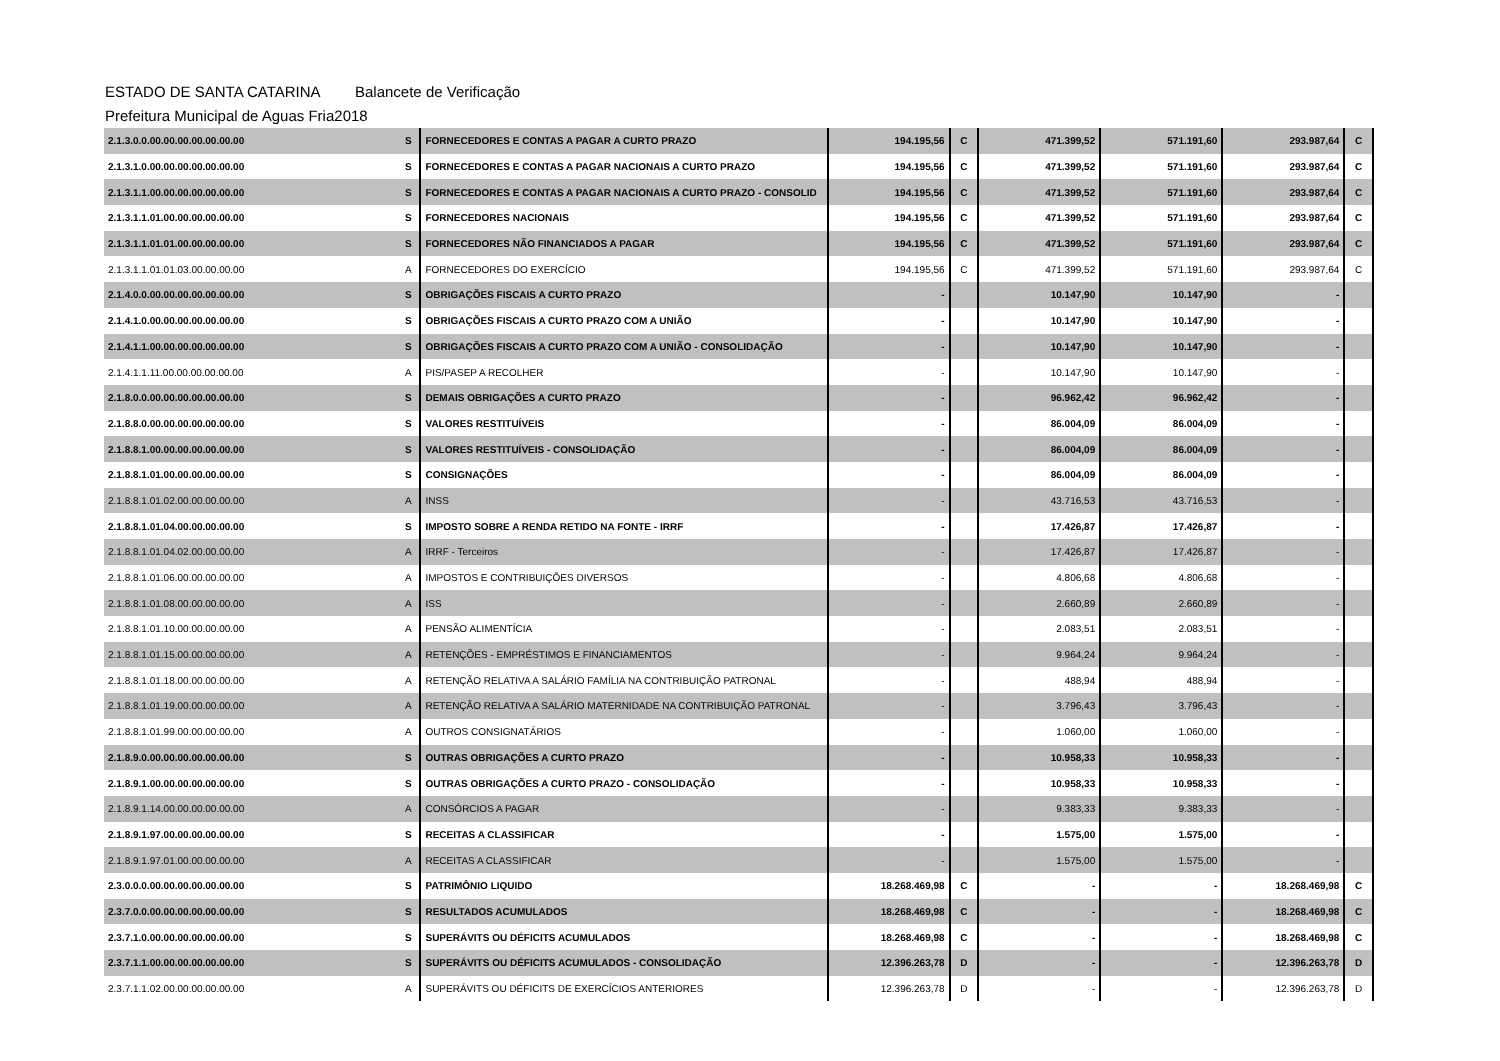ESTADO DE SANTA CATARINA Balancete de Verificação
Prefeitura Municipal de Aguas Fria 2018
| 2.1.3.0.0.00.00.00.00.00.00.00 | S | FORNECEDORES E CONTAS A PAGAR A CURTO PRAZO | 194.195,56 | C | 471.399,52 | 571.191,60 | 293.987,64 | C |
| 2.1.3.1.0.00.00.00.00.00.00.00 | S | FORNECEDORES E CONTAS A PAGAR NACIONAIS A CURTO PRAZO | 194.195,56 | C | 471.399,52 | 571.191,60 | 293.987,64 | C |
| 2.1.3.1.1.00.00.00.00.00.00.00 | S | FORNECEDORES E CONTAS A PAGAR NACIONAIS A CURTO PRAZO - CONSOLID | 194.195,56 | C | 471.399,52 | 571.191,60 | 293.987,64 | C |
| 2.1.3.1.1.01.00.00.00.00.00.00 | S | FORNECEDORES NACIONAIS | 194.195,56 | C | 471.399,52 | 571.191,60 | 293.987,64 | C |
| 2.1.3.1.1.01.01.00.00.00.00.00 | S | FORNECEDORES NÃO FINANCIADOS A PAGAR | 194.195,56 | C | 471.399,52 | 571.191,60 | 293.987,64 | C |
| 2.1.3.1.1.01.01.03.00.00.00.00 | A | FORNECEDORES DO EXERCÍCIO | 194.195,56 | C | 471.399,52 | 571.191,60 | 293.987,64 | C |
| 2.1.4.0.0.00.00.00.00.00.00.00 | S | OBRIGAÇÕES FISCAIS A CURTO PRAZO | - | | 10.147,90 | 10.147,90 | - | |
| 2.1.4.1.0.00.00.00.00.00.00.00 | S | OBRIGAÇÕES FISCAIS A CURTO PRAZO COM A UNIÃO | - | | 10.147,90 | 10.147,90 | - | |
| 2.1.4.1.1.00.00.00.00.00.00.00 | S | OBRIGAÇÕES FISCAIS A CURTO PRAZO COM A UNIÃO - CONSOLIDAÇÃO | - | | 10.147,90 | 10.147,90 | - | |
| 2.1.4.1.1.11.00.00.00.00.00.00 | A | PIS/PASEP A RECOLHER | - | | 10.147,90 | 10.147,90 | - | |
| 2.1.8.0.0.00.00.00.00.00.00.00 | S | DEMAIS OBRIGAÇÕES A CURTO PRAZO | - | | 96.962,42 | 96.962,42 | - | |
| 2.1.8.8.0.00.00.00.00.00.00.00 | S | VALORES RESTITUÍVEIS | - | | 86.004,09 | 86.004,09 | - | |
| 2.1.8.8.1.00.00.00.00.00.00.00 | S | VALORES RESTITUÍVEIS - CONSOLIDAÇÃO | - | | 86.004,09 | 86.004,09 | - | |
| 2.1.8.8.1.01.00.00.00.00.00.00 | S | CONSIGNAÇÕES | - | | 86.004,09 | 86.004,09 | - | |
| 2.1.8.8.1.01.02.00.00.00.00.00 | A | INSS | - | | 43.716,53 | 43.716,53 | - | |
| 2.1.8.8.1.01.04.00.00.00.00.00 | S | IMPOSTO SOBRE A RENDA RETIDO NA FONTE - IRRF | - | | 17.426,87 | 17.426,87 | - | |
| 2.1.8.8.1.01.04.02.00.00.00.00 | A | IRRF - Terceiros | - | | 17.426,87 | 17.426,87 | - | |
| 2.1.8.8.1.01.06.00.00.00.00.00 | A | IMPOSTOS E CONTRIBUIÇÕES DIVERSOS | - | | 4.806,68 | 4.806,68 | - | |
| 2.1.8.8.1.01.08.00.00.00.00.00 | A | ISS | - | | 2.660,89 | 2.660,89 | - | |
| 2.1.8.8.1.01.10.00.00.00.00.00 | A | PENSÃO ALIMENTÍCIA | - | | 2.083,51 | 2.083,51 | - | |
| 2.1.8.8.1.01.15.00.00.00.00.00 | A | RETENÇÕES - EMPRÉSTIMOS E FINANCIAMENTOS | - | | 9.964,24 | 9.964,24 | - | |
| 2.1.8.8.1.01.18.00.00.00.00.00 | A | RETENÇÃO RELATIVA A SALÁRIO FAMÍLIA NA CONTRIBUIÇÃO PATRONAL | - | | 488,94 | 488,94 | - | |
| 2.1.8.8.1.01.19.00.00.00.00.00 | A | RETENÇÃO RELATIVA A SALÁRIO MATERNIDADE NA CONTRIBUIÇÃO PATRONAL | - | | 3.796,43 | 3.796,43 | - | |
| 2.1.8.8.1.01.99.00.00.00.00.00 | A | OUTROS CONSIGNATÁRIOS | - | | 1.060,00 | 1.060,00 | - | |
| 2.1.8.9.0.00.00.00.00.00.00.00 | S | OUTRAS OBRIGAÇÕES A CURTO PRAZO | - | | 10.958,33 | 10.958,33 | - | |
| 2.1.8.9.1.00.00.00.00.00.00.00 | S | OUTRAS OBRIGAÇÕES A CURTO PRAZO - CONSOLIDAÇÃO | - | | 10.958,33 | 10.958,33 | - | |
| 2.1.8.9.1.14.00.00.00.00.00.00 | A | CONSÓRCIOS A PAGAR | - | | 9.383,33 | 9.383,33 | - | |
| 2.1.8.9.1.97.00.00.00.00.00.00 | S | RECEITAS A CLASSIFICAR | - | | 1.575,00 | 1.575,00 | - | |
| 2.1.8.9.1.97.01.00.00.00.00.00 | A | RECEITAS A CLASSIFICAR | - | | 1.575,00 | 1.575,00 | - | |
| 2.3.0.0.0.00.00.00.00.00.00.00 | S | PATRIMÔNIO LIQUIDO | 18.268.469,98 | C | - | - | 18.268.469,98 | C |
| 2.3.7.0.0.00.00.00.00.00.00.00 | S | RESULTADOS ACUMULADOS | 18.268.469,98 | C | - | - | 18.268.469,98 | C |
| 2.3.7.1.0.00.00.00.00.00.00.00 | S | SUPERÁVITS OU DÉFICITS ACUMULADOS | 18.268.469,98 | C | - | - | 18.268.469,98 | C |
| 2.3.7.1.1.00.00.00.00.00.00.00 | S | SUPERÁVITS OU DÉFICITS ACUMULADOS - CONSOLIDAÇÃO | 12.396.263,78 | D | - | - | 12.396.263,78 | D |
| 2.3.7.1.1.02.00.00.00.00.00.00 | A | SUPERÁVITS OU DÉFICITS DE EXERCÍCIOS ANTERIORES | 12.396.263,78 | D | - | - | 12.396.263,78 | D |